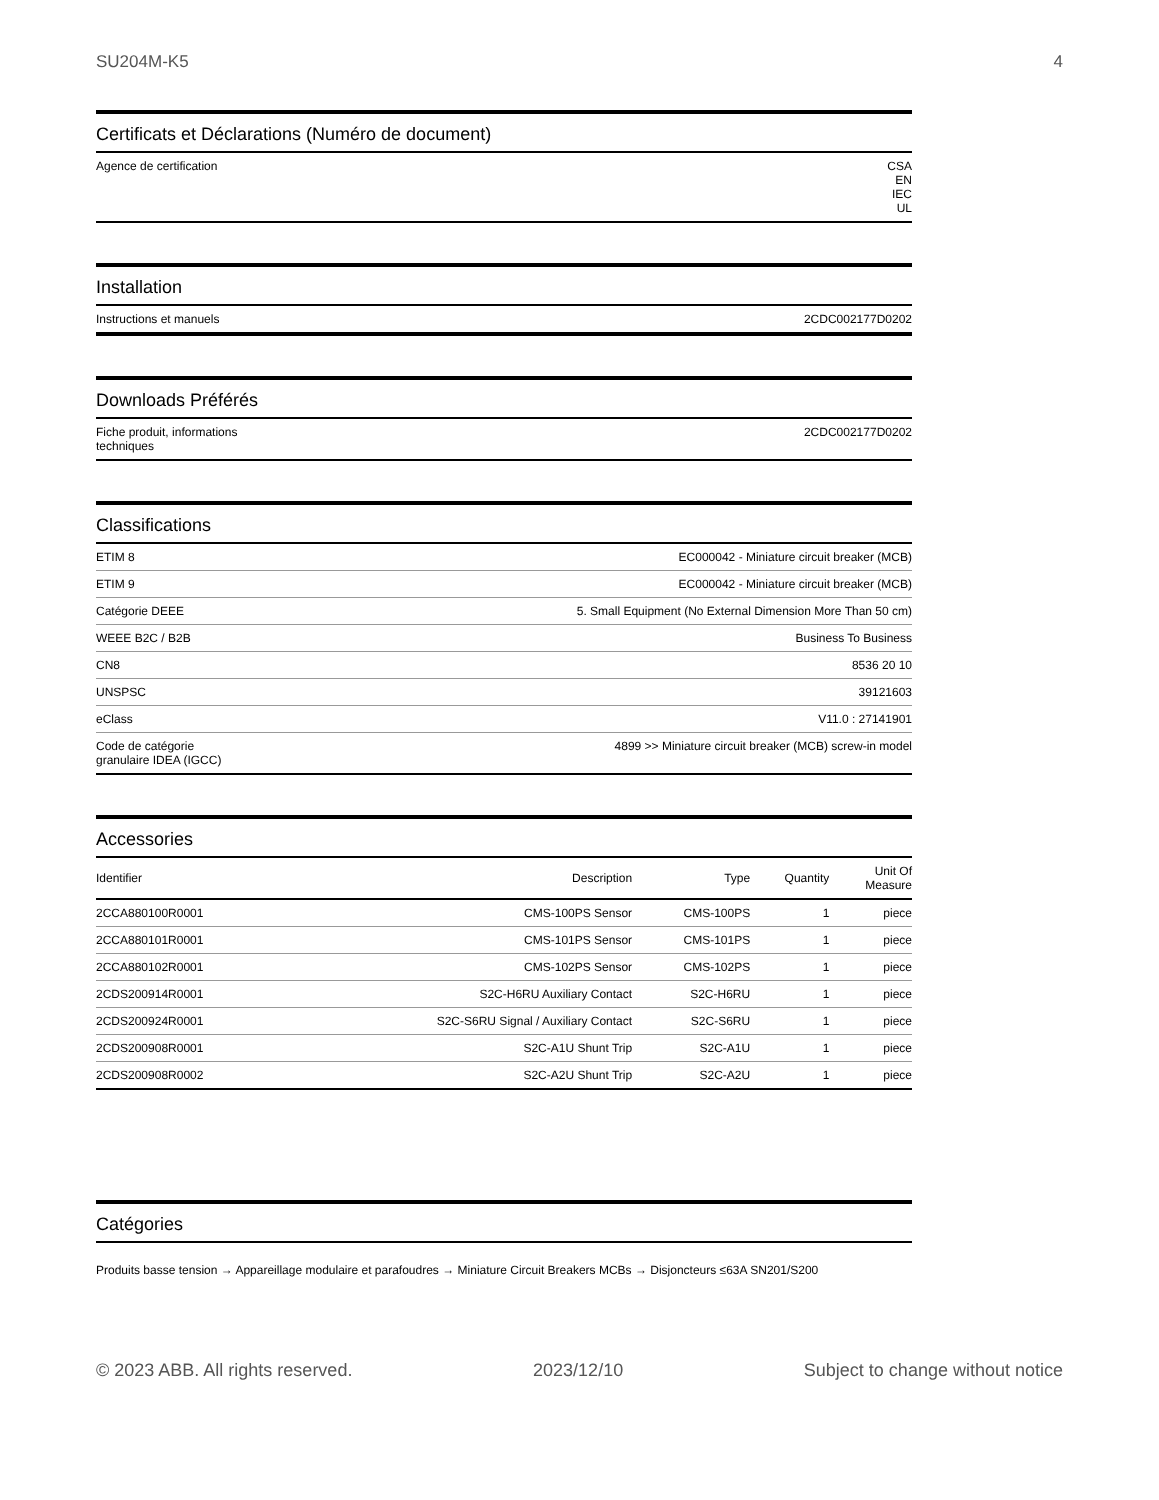SU204M-K5 4
Certificats et Déclarations (Numéro de document)
| Agence de certification | CSA EN IEC UL |
Installation
| Instructions et manuels | 2CDC002177D0202 |
Downloads Préférés
| Fiche produit, informations techniques | 2CDC002177D0202 |
Classifications
| ETIM 8 | EC000042 - Miniature circuit breaker (MCB) |
| ETIM 9 | EC000042 - Miniature circuit breaker (MCB) |
| Catégorie DEEE | 5. Small Equipment (No External Dimension More Than 50 cm) |
| WEEE B2C / B2B | Business To Business |
| CN8 | 8536 20 10 |
| UNSPSC | 39121603 |
| eClass | V11.0 : 27141901 |
| Code de catégorie granulaire IDEA (IGCC) | 4899 >> Miniature circuit breaker (MCB) screw-in model |
Accessories
| Identifier | Description | Type | Quantity | Unit Of Measure |
| --- | --- | --- | --- | --- |
| 2CCA880100R0001 | CMS-100PS Sensor | CMS-100PS | 1 | piece |
| 2CCA880101R0001 | CMS-101PS Sensor | CMS-101PS | 1 | piece |
| 2CCA880102R0001 | CMS-102PS Sensor | CMS-102PS | 1 | piece |
| 2CDS200914R0001 | S2C-H6RU Auxiliary Contact | S2C-H6RU | 1 | piece |
| 2CDS200924R0001 | S2C-S6RU Signal / Auxiliary Contact | S2C-S6RU | 1 | piece |
| 2CDS200908R0001 | S2C-A1U Shunt Trip | S2C-A1U | 1 | piece |
| 2CDS200908R0002 | S2C-A2U Shunt Trip | S2C-A2U | 1 | piece |
Catégories
Produits basse tension → Appareillage modulaire et parafoudres → Miniature Circuit Breakers MCBs → Disjoncteurs ≤63A SN201/S200
© 2023 ABB. All rights reserved. 2023/12/10 Subject to change without notice